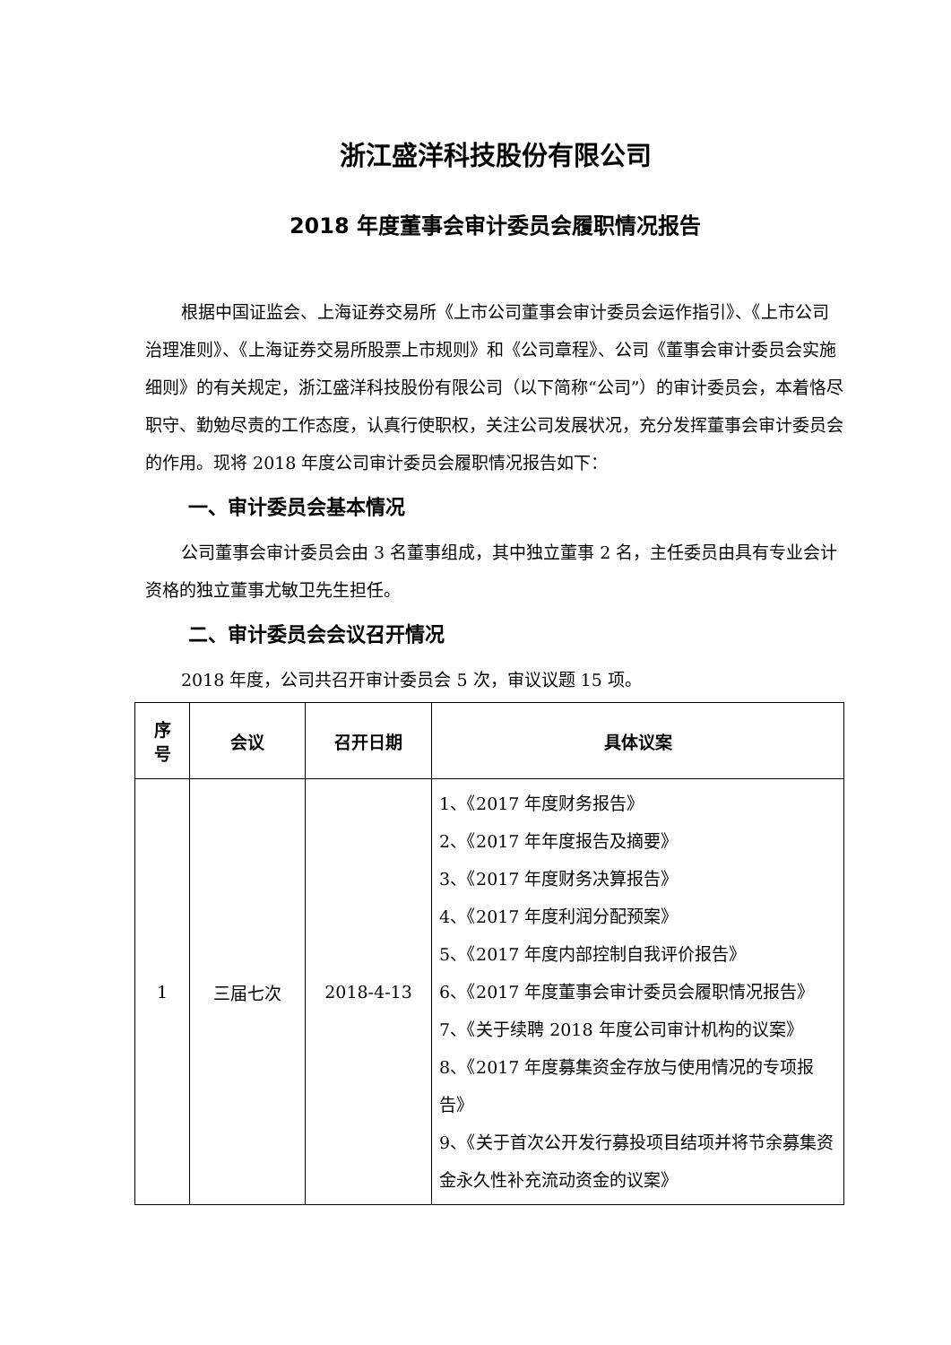浙江盛洋科技股份有限公司
2018 年度董事会审计委员会履职情况报告
根据中国证监会、上海证券交易所《上市公司董事会审计委员会运作指引》、《上市公司治理准则》、《上海证券交易所股票上市规则》和《公司章程》、公司《董事会审计委员会实施细则》的有关规定，浙江盛洋科技股份有限公司（以下简称“公司”）的审计委员会，本着恪尽职守、勤勉尽责的工作态度，认真行使职权，关注公司发展状况，充分发挥董事会审计委员会的作用。现将 2018 年度公司审计委员会履职情况报告如下：
一、审计委员会基本情况
公司董事会审计委员会由 3 名董事组成，其中独立董事 2 名，主任委员由具有专业会计资格的独立董事尤敏卫先生担任。
二、审计委员会会议召开情况
2018 年度，公司共召开审计委员会 5 次，审议议题 15 项。
| 序 号 | 会议 | 召开日期 | 具体议案 |
| --- | --- | --- | --- |
| 1 | 三届七次 | 2018-4-13 | 1、《2017 年度财务报告》 2、《2017 年年度报告及摘要》 3、《2017 年度财务决算报告》 4、《2017 年度利润分配预案》 5、《2017 年度内部控制自我评价报告》 6、《2017 年度董事会审计委员会履职情况报告》 7、《关于续聘 2018 年度公司审计机构的议案》 8、《2017 年度募集资金存放与使用情况的专项报告》 9、《关于首次公开发行募投项目结项并将节余募集资金永久性补充流动资金的议案》 |